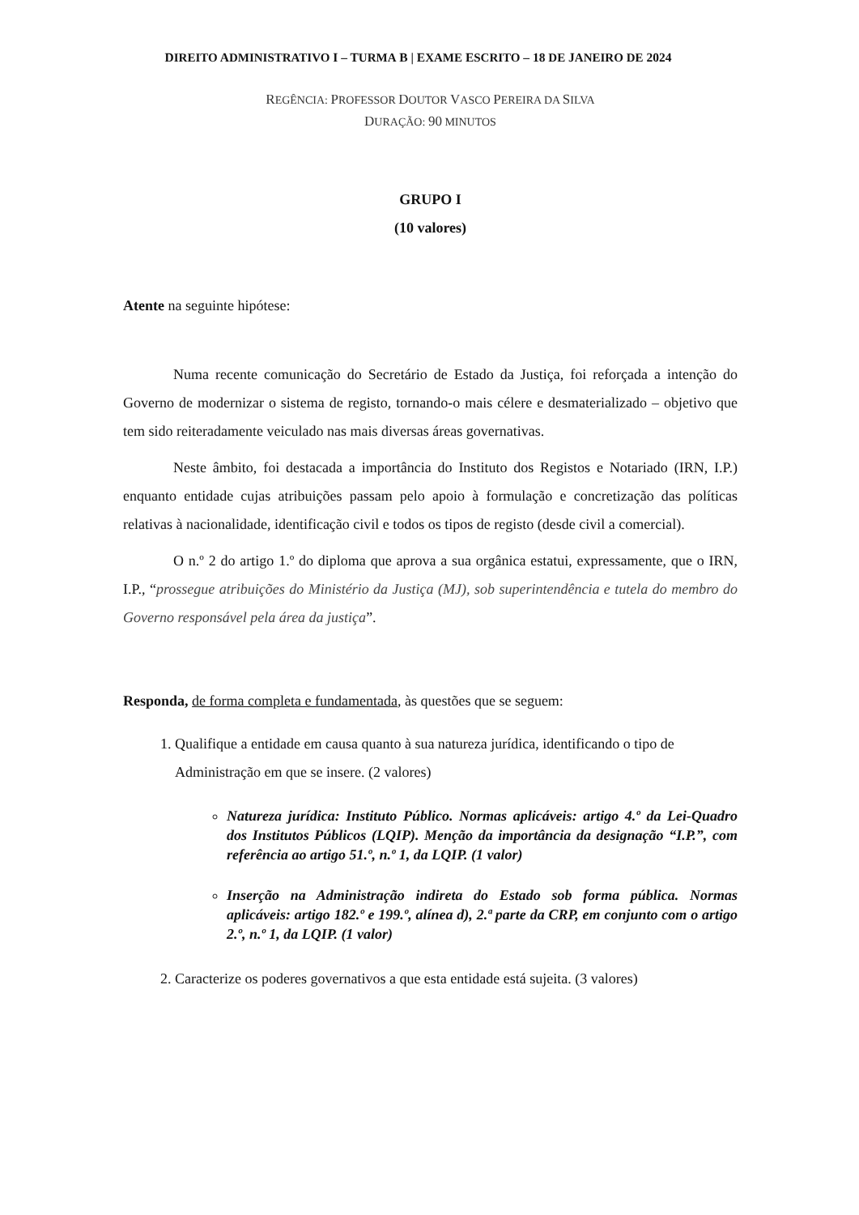DIREITO ADMINISTRATIVO I – TURMA B | EXAME ESCRITO – 18 DE JANEIRO DE 2024
REGÊNCIA: PROFESSOR DOUTOR VASCO PEREIRA DA SILVA
DURAÇÃO: 90 MINUTOS
GRUPO I
(10 valores)
Atente na seguinte hipótese:
Numa recente comunicação do Secretário de Estado da Justiça, foi reforçada a intenção do Governo de modernizar o sistema de registo, tornando-o mais célere e desmaterializado – objetivo que tem sido reiteradamente veiculado nas mais diversas áreas governativas.
Neste âmbito, foi destacada a importância do Instituto dos Registos e Notariado (IRN, I.P.) enquanto entidade cujas atribuições passam pelo apoio à formulação e concretização das políticas relativas à nacionalidade, identificação civil e todos os tipos de registo (desde civil a comercial).
O n.º 2 do artigo 1.º do diploma que aprova a sua orgânica estatui, expressamente, que o IRN, I.P., “prossegue atribuições do Ministério da Justiça (MJ), sob superintendência e tutela do membro do Governo responsável pela área da justiça”.
Responda, de forma completa e fundamentada, às questões que se seguem:
1. Qualifique a entidade em causa quanto à sua natureza jurídica, identificando o tipo de Administração em que se insere. (2 valores)
Natureza jurídica: Instituto Público. Normas aplicáveis: artigo 4.º da Lei-Quadro dos Institutos Públicos (LQIP). Menção da importância da designação “I.P.”, com referência ao artigo 51.º, n.º 1, da LQIP. (1 valor)
Inserção na Administração indireta do Estado sob forma pública. Normas aplicáveis: artigo 182.º e 199.º, alínea d), 2.ª parte da CRP, em conjunto com o artigo 2.º, n.º 1, da LQIP. (1 valor)
2. Caracterize os poderes governativos a que esta entidade está sujeita. (3 valores)